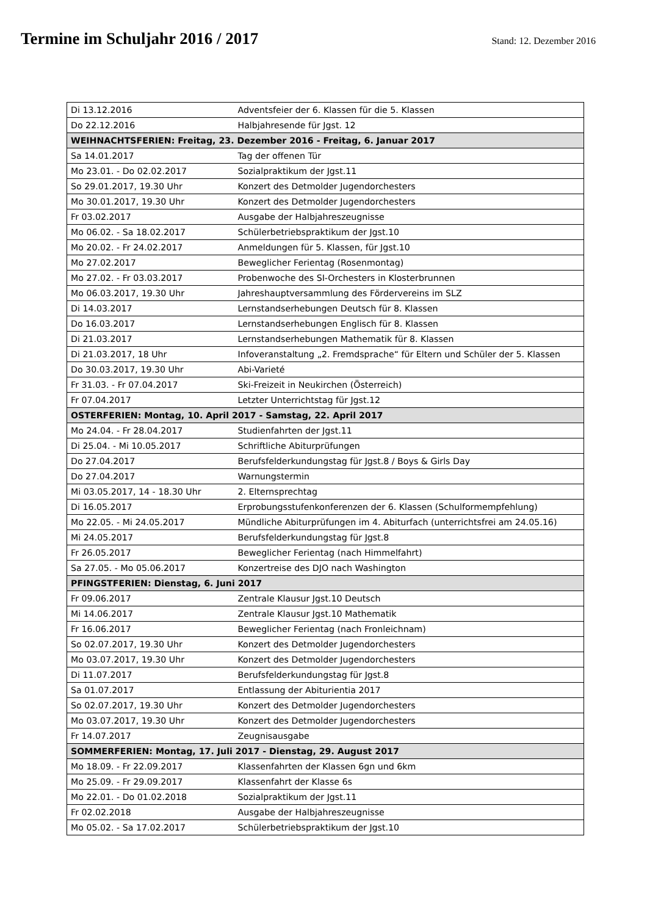Termine im Schuljahr 2016 / 2017
Stand: 12. Dezember 2016
| Di 13.12.2016 | Adventsfeier der 6. Klassen für die 5. Klassen |
| Do 22.12.2016 | Halbjahresende für Jgst. 12 |
| WEIHNACHTSFERIEN: Freitag, 23. Dezember 2016 - Freitag, 6. Januar 2017 | |
| Sa 14.01.2017 | Tag der offenen Tür |
| Mo 23.01. - Do 02.02.2017 | Sozialpraktikum der Jgst.11 |
| So 29.01.2017, 19.30 Uhr | Konzert des Detmolder Jugendorchesters |
| Mo 30.01.2017, 19.30 Uhr | Konzert des Detmolder Jugendorchesters |
| Fr 03.02.2017 | Ausgabe der Halbjahreszeugnisse |
| Mo 06.02. - Sa 18.02.2017 | Schülerbetriebspraktikum der Jgst.10 |
| Mo 20.02. - Fr 24.02.2017 | Anmeldungen für 5. Klassen, für Jgst.10 |
| Mo 27.02.2017 | Beweglicher Ferientag (Rosenmontag) |
| Mo 27.02. - Fr 03.03.2017 | Probenwoche des SI-Orchesters in Klosterbrunnen |
| Mo 06.03.2017, 19.30 Uhr | Jahreshauptversammlung des Fördervereins im SLZ |
| Di 14.03.2017 | Lernstandserhebungen Deutsch für 8. Klassen |
| Do 16.03.2017 | Lernstandserhebungen Englisch für 8. Klassen |
| Di 21.03.2017 | Lernstandserhebungen Mathematik für 8. Klassen |
| Di 21.03.2017, 18 Uhr | Infoveranstaltung „2. Fremdsprache“ für Eltern und Schüler der 5. Klassen |
| Do 30.03.2017, 19.30 Uhr | Abi-Varieté |
| Fr 31.03. - Fr 07.04.2017 | Ski-Freizeit in Neukirchen (Österreich) |
| Fr 07.04.2017 | Letzter Unterrichtstag für Jgst.12 |
| OSTERFERIEN: Montag, 10. April 2017 - Samstag, 22. April 2017 | |
| Mo 24.04. - Fr 28.04.2017 | Studienfahrten der Jgst.11 |
| Di 25.04. - Mi 10.05.2017 | Schriftliche Abiturprüfungen |
| Do 27.04.2017 | Berufsfelderkundungstag für Jgst.8 / Boys & Girls Day |
| Do 27.04.2017 | Warnungstermin |
| Mi 03.05.2017, 14 - 18.30 Uhr | 2. Elternsprechtag |
| Di 16.05.2017 | Erprobungsstufenkonferenzen der 6. Klassen (Schulformempfehlung) |
| Mo 22.05. - Mi 24.05.2017 | Mündliche Abiturprüfungen im 4. Abiturfach (unterrichtsfrei am 24.05.16) |
| Mi 24.05.2017 | Berufsfelderkundungstag für Jgst.8 |
| Fr 26.05.2017 | Beweglicher Ferientag (nach Himmelfahrt) |
| Sa 27.05. - Mo 05.06.2017 | Konzertreise des DJO nach Washington |
| PFINGSTFERIEN: Dienstag, 6. Juni 2017 | |
| Fr 09.06.2017 | Zentrale Klausur Jgst.10 Deutsch |
| Mi 14.06.2017 | Zentrale Klausur Jgst.10 Mathematik |
| Fr 16.06.2017 | Beweglicher Ferientag (nach Fronleichnam) |
| So 02.07.2017, 19.30 Uhr | Konzert des Detmolder Jugendorchesters |
| Mo 03.07.2017, 19.30 Uhr | Konzert des Detmolder Jugendorchesters |
| Di 11.07.2017 | Berufsfelderkundungstag für Jgst.8 |
| Sa 01.07.2017 | Entlassung der Abiturientia 2017 |
| So 02.07.2017, 19.30 Uhr | Konzert des Detmolder Jugendorchesters |
| Mo 03.07.2017, 19.30 Uhr | Konzert des Detmolder Jugendorchesters |
| Fr 14.07.2017 | Zeugnisausgabe |
| SOMMERFERIEN: Montag, 17. Juli 2017 - Dienstag, 29. August 2017 | |
| Mo 18.09. - Fr 22.09.2017 | Klassenfahrten der Klassen 6gn und 6km |
| Mo 25.09. - Fr 29.09.2017 | Klassenfahrt der Klasse 6s |
| Mo 22.01. - Do 01.02.2018 | Sozialpraktikum der Jgst.11 |
| Fr 02.02.2018 | Ausgabe der Halbjahreszeugnisse |
| Mo 05.02. - Sa 17.02.2017 | Schülerbetriebspraktikum der Jgst.10 |